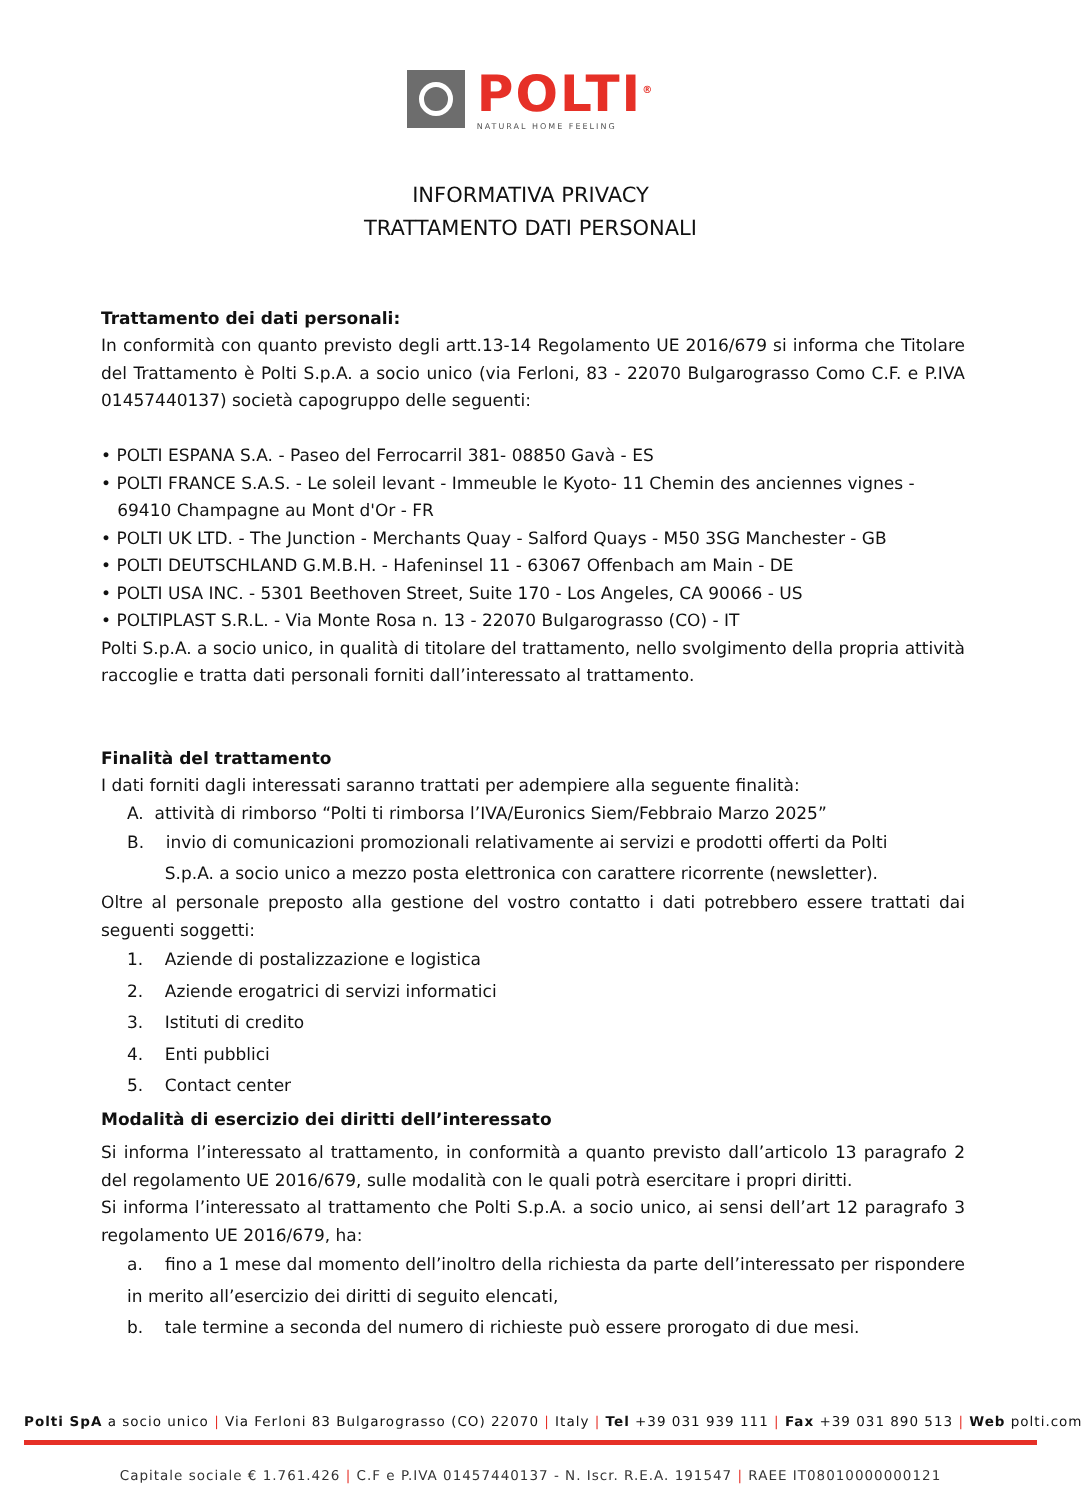POLTI<sup>®</sup>
NATURAL HOME FEELING
INFORMATIVA PRIVACY
TRATTAMENTO DATI PERSONALI
Trattamento dei dati personali:
In conformità con quanto previsto degli artt.13-14 Regolamento UE 2016/679 si informa che Titolare del Trattamento è Polti S.p.A. a socio unico (via Ferloni, 83 - 22070 Bulgarograsso Como C.F. e P.IVA 01457440137) società capogruppo delle seguenti:
• POLTI ESPANA S.A. - Paseo del Ferrocarril 381- 08850 Gavà - ES
• POLTI FRANCE S.A.S. - Le soleil levant - Immeuble le Kyoto- 11 Chemin des anciennes vignes -
69410 Champagne au Mont d'Or - FR
• POLTI UK LTD. - The Junction - Merchants Quay - Salford Quays - M50 3SG Manchester - GB
• POLTI DEUTSCHLAND G.M.B.H. - Hafeninsel 11 - 63067 Offenbach am Main - DE
• POLTI USA INC. - 5301 Beethoven Street, Suite 170 - Los Angeles, CA 90066 - US
• POLTIPLAST S.R.L. - Via Monte Rosa n. 13 - 22070 Bulgarograsso (CO) - IT
Polti S.p.A. a socio unico, in qualità di titolare del trattamento, nello svolgimento della propria attività raccoglie e tratta dati personali forniti dall’interessato al trattamento.
Finalità del trattamento
I dati forniti dagli interessati saranno trattati per adempiere alla seguente finalità:
A. attività di rimborso “Polti ti rimborsa l’IVA/Euronics Siem/Febbraio Marzo 2025”
B. invio di comunicazioni promozionali relativamente ai servizi e prodotti offerti da Polti
S.p.A. a socio unico a mezzo posta elettronica con carattere ricorrente (newsletter).
Oltre al personale preposto alla gestione del vostro contatto i dati potrebbero essere trattati dai seguenti soggetti:
1. Aziende di postalizzazione e logistica
2. Aziende erogatrici di servizi informatici
3. Istituti di credito
4. Enti pubblici
5. Contact center
Modalità di esercizio dei diritti dell’interessato
Si informa l’interessato al trattamento, in conformità a quanto previsto dall’articolo 13 paragrafo 2 del regolamento UE 2016/679, sulle modalità con le quali potrà esercitare i propri diritti.
Si informa l’interessato al trattamento che Polti S.p.A. a socio unico, ai sensi dell’art 12 paragrafo 3 regolamento UE 2016/679, ha:
a. fino a 1 mese dal momento dell’inoltro della richiesta da parte dell’interessato per rispondere in merito all’esercizio dei diritti di seguito elencati,
b. tale termine a seconda del numero di richieste può essere prorogato di due mesi.
Polti SpA a socio unico | Via Ferloni 83 Bulgarograsso (CO) 22070 | Italy | Tel +39 031 939 111 | Fax +39 031 890 513 | Web polti.com
Capitale sociale € 1.761.426 | C.F e P.IVA 01457440137 - N. Iscr. R.E.A. 191547 | RAEE IT08010000000121